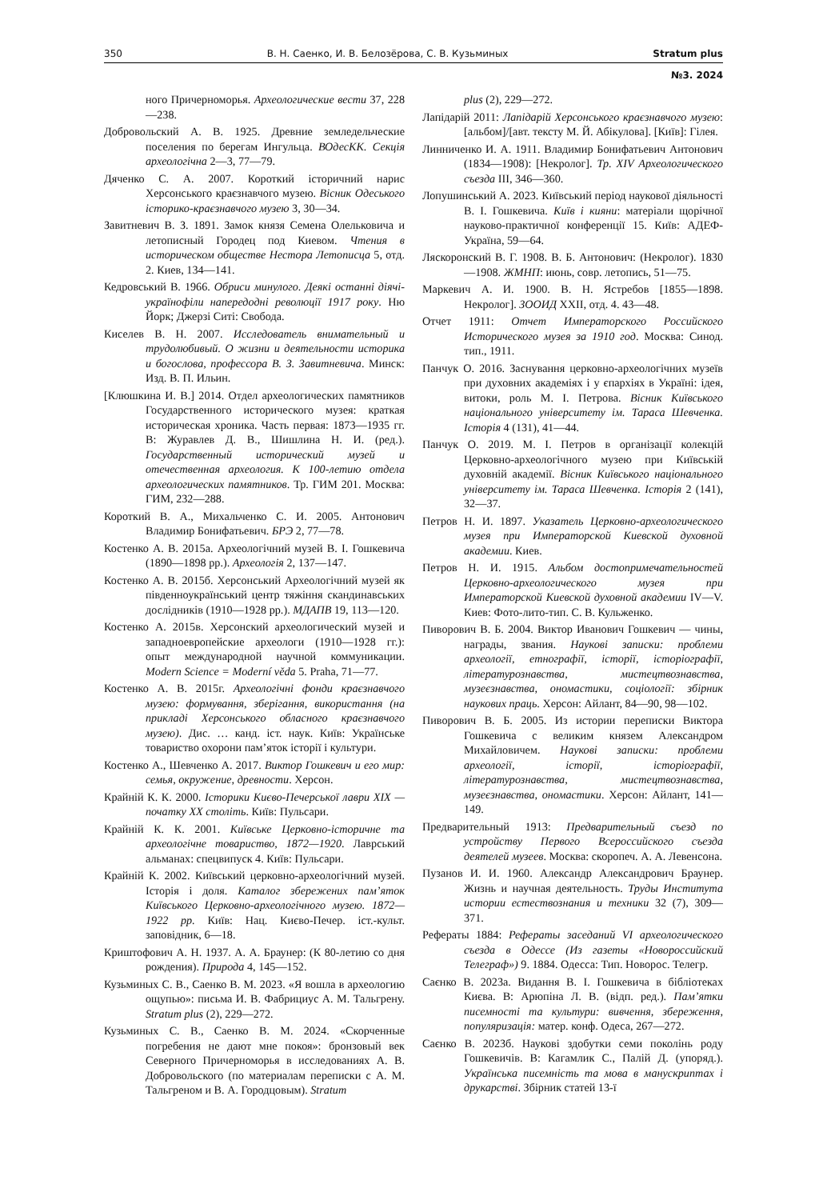350 В. Н. Саенко, И. В. Белозёрова, С. В. Кузьминых Stratum plus
№3. 2024
ного Причерноморья. Археологические вести 37, 228—238.
Добровольский А. В. 1925. Древние земледельческие поселения по берегам Ингульца. ВОдесКК. Секція археологічна 2—3, 77—79.
Дяченко С. А. 2007. Короткий історичний нарис Херсонського краєзнавчого музею. Вісник Одеського історико-краєзнавчого музею 3, 30—34.
Завитневич В. З. 1891. Замок князя Семена Олельковича и летописный Городец под Киевом. Чтения в историческом обществе Нестора Летописца 5, отд. 2. Киев, 134—141.
Кедровський В. 1966. Обриси минулого. Деякі останні діячі-українофіли напередодні революції 1917 року. Ню Йорк; Джерзі Ситі: Свобода.
Киселев В. Н. 2007. Исследователь внимательный и трудолюбивый. О жизни и деятельности историка и богослова, профессора В. З. Завитневича. Минск: Изд. В. П. Ильин.
[Клюшкина И. В.] 2014. Отдел археологических памятников Государственного исторического музея: краткая историческая хроника. Часть первая: 1873—1935 гг. В: Журавлев Д. В., Шишлина Н. И. (ред.). Государственный исторический музей и отечественная археология. К 100-летию отдела археологических памятников. Тр. ГИМ 201. Москва: ГИМ, 232—288.
Короткий В. А., Михальченко С. И. 2005. Антонович Владимир Бонифатьевич. БРЭ 2, 77—78.
Костенко А. В. 2015а. Археологічний музей В. І. Гошкевича (1890—1898 рр.). Археологія 2, 137—147.
Костенко А. В. 2015б. Херсонський Археологічний музей як південноукраїнський центр тяжіння скандинавських дослідників (1910—1928 рр.). МДАПВ 19, 113—120.
Костенко А. 2015в. Херсонский археологический музей и западноевропейские археологи (1910—1928 гг.): опыт международной научной коммуникации. Modern Science = Moderní věda 5. Praha, 71—77.
Костенко А. В. 2015г. Археологічні фонди краєзнавчого музею: формування, зберігання, використання (на прикладі Херсонського обласного краєзнавчого музею). Дис. … канд. іст. наук. Київ: Українське товариство охорони пам’яток історії і культури.
Костенко А., Шевченко А. 2017. Виктор Гошкевич и его мир: семья, окружение, древности. Херсон.
Крайній К. К. 2000. Історики Києво-Печерської лаври XIX — початку XX століть. Київ: Пульсари.
Крайній К. К. 2001. Київське Церковно-історичне та археологічне товариство, 1872—1920. Лаврський альманах: спецвипуск 4. Київ: Пульсари.
Крайній К. 2002. Київський церковно-археологічний музей. Історія і доля. Каталог збережених пам’яток Київського Церковно-археологічного музею. 1872—1922 рр. Київ: Нац. Києво-Печер. іст.-культ. заповідник, 6—18.
Криштофович А. Н. 1937. А. А. Браунер: (К 80-летию со дня рождения). Природа 4, 145—152.
Кузьминых С. В., Саенко В. М. 2023. «Я вошла в археологию ощупью»: письма И. В. Фабрициус А. М. Тальгрену. Stratum plus (2), 229—272.
Кузьминых С. В., Саенко В. М. 2024. «Скорченные погребения не дают мне покоя»: бронзовый век Северного Причерноморья в исследованиях А. В. Добровольского (по материалам переписки с А. М. Тальгреном и В. А. Городцовым). Stratum
plus (2), 229—272.
Лапідарій 2011: Лапідарій Херсонського краєзнавчого музею: [альбом]/[авт. тексту М. Й. Абікулова]. [Київ]: Гілея.
Линниченко И. А. 1911. Владимир Бонифатьевич Антонович (1834—1908): [Некролог]. Тр. XIV Археологического съезда III, 346—360.
Лопушинський А. 2023. Київський період наукової діяльності В. І. Гошкевича. Київ і кияни: матеріали щорічної науково-практичної конференції 15. Київ: АДЕФ-Україна, 59—64.
Ляскоронский В. Г. 1908. В. Б. Антонович: (Некролог). 1830—1908. ЖМНП: июнь, совр. летопись, 51—75.
Маркевич А. И. 1900. В. Н. Ястребов [1855—1898. Некролог]. ЗООИД XXII, отд. 4. 43—48.
Отчет 1911: Отчет Императорского Российского Исторического музея за 1910 год. Москва: Синод. тип., 1911.
Панчук О. 2016. Заснування церковно-археологічних музеїв при духовних академіях і у єпархіях в Україні: ідея, витоки, роль М. І. Петрова. Вісник Київського національного університету ім. Тараса Шевченка. Історія 4 (131), 41—44.
Панчук О. 2019. М. І. Петров в організації колекцій Церковно-археологічного музею при Київській духовній академії. Вісник Київського національного університету ім. Тараса Шевченка. Історія 2 (141), 32—37.
Петров Н. И. 1897. Указатель Церковно-археологического музея при Императорской Киевской духовной академии. Киев.
Петров Н. И. 1915. Альбом достопримечательностей Церковно-археологического музея при Императорской Киевской духовной академии IV—V. Киев: Фото-лито-тип. С. В. Кульженко.
Пиворович В. Б. 2004. Виктор Иванович Гошкевич — чины, награды, звания. Наукові записки: проблеми археології, етнографії, історії, історіографії, літературознавства, мистецтвознавства, музеєзнавства, ономастики, соціології: збірник наукових праць. Херсон: Айлант, 84—90, 98—102.
Пиворович В. Б. 2005. Из истории переписки Виктора Гошкевича с великим князем Александром Михайловичем. Наукові записки: проблеми археології, історії, історіографії, літературознавства, мистецтвознавства, музеєзнавства, ономастики. Херсон: Айлант, 141—149.
Предварительный 1913: Предварительный съезд по устройству Первого Всероссийского съезда деятелей музеев. Москва: скоропеч. А. А. Левенсона.
Пузанов И. И. 1960. Александр Александрович Браунер. Жизнь и научная деятельность. Труды Института истории естествознания и техники 32 (7), 309—371.
Рефераты 1884: Рефераты заседаний VI археологического съезда в Одессе (Из газеты «Новороссийский Телеграф») 9. 1884. Одесса: Тип. Новорос. Телегр.
Саєнко В. 2023а. Видання В. І. Гошкевича в бібліотеках Києва. В: Арюпіна Л. В. (відп. ред.). Пам’ятки писемності та культури: вивчення, збереження, популяризація: матер. конф. Одеса, 267—272.
Саєнко В. 2023б. Наукові здобутки семи поколінь роду Гошкевичів. В: Кагамлик С., Палій Д. (упоряд.). Українська писемність та мова в манускриптах і друкарстві. Збірник статей 13-ї